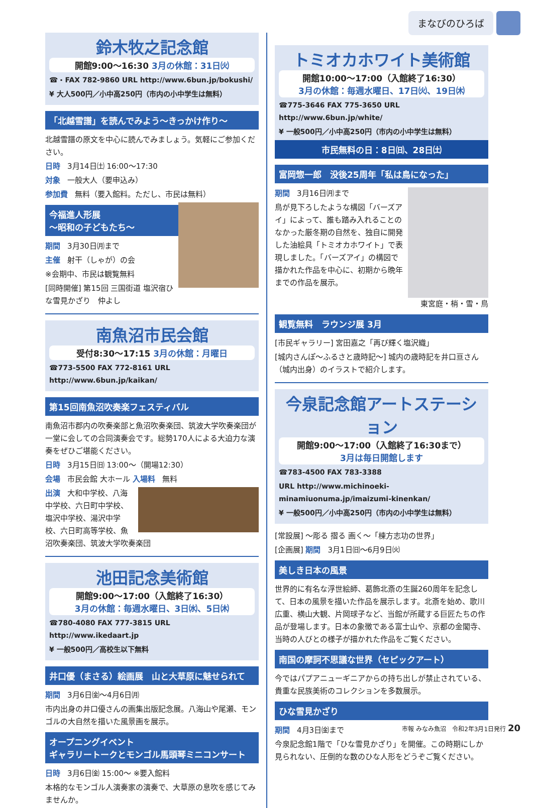まなびのひろば
鈴木牧之記念館
開館9:00～16:30 3月の休館：31日㈫
☎・FAX 782-9860 URL http://www.6bun.jp/bokushi/
¥ 大人500円／小中高250円（市内の小中学生は無料）
「北越雪譜」を読んでみよう～きっかけ作り～
北越雪譜の原文を中心に読んでみましょう。気軽にご参加ください。
日時 3月14日㈯ 16:00～17:30
対象 一般大人（要申込み）
参加費 無料（要入館料。ただし、市民は無料）
今福進人形展
～昭和の子どもたち～
期間 3月30日㈪まで
主催 射干（しゃが）の会
※会期中、市民は観覧無料
[同時開催] 第15回 三国街道 塩沢宿ひな雪見かざり　仲よし
南魚沼市民会館
受付8:30～17:15 3月の休館：月曜日
☎773-5500 FAX 772-8161 URL http://www.6bun.jp/kaikan/
第15回南魚沼吹奏楽フェスティバル
南魚沼市郡内の吹奏楽部と魚沼吹奏楽団、筑波大学吹奏楽団が一堂に会しての合同演奏会です。総勢170人による大迫力な演奏をぜひご堪能ください。
日時 3月15日㈰ 13:00～（開場12:30）
会場 市民会館 大ホール 入場料 無料
出演 大和中学校、八海中学校、六日町中学校、塩沢中学校、湯沢中学校、六日町高等学校、魚沼吹奏楽団、筑波大学吹奏楽団
池田記念美術館
開館9:00～17:00（入館終了16:30）
3月の休館：毎週水曜日、3日㈬、5日㈭
☎780-4080 FAX 777-3815 URL http://www.ikedaart.jp
¥ 一般500円／高校生以下無料
井口優（まさる）絵画展　山と大草原に魅せられて
期間 3月6日㈮～4月6日㈪
市内出身の井口優さんの画集出版記念展。八海山や尾瀬、モンゴルの大自然を描いた風景画を展示。
オープニングイベント
ギャラリートークとモンゴル馬頭琴ミニコンサート
日時 3月6日㈮ 15:00～ ※要入館料
本格的なモンゴル人演奏家の演奏で、大草原の息吹を感じてみませんか。
トミオカホワイト美術館
開館10:00～17:00（入館終了16:30）
3月の休館：毎週水曜日、17日㈫、19日㈭
☎775-3646 FAX 775-3650 URL http://www.6bun.jp/white/
¥ 一般500円／小中高250円（市内の小中学生は無料）
市民無料の日：8日㈰、28日㈯
富岡惣一郎　没後25周年「私は鳥になった」
期間 3月16日㈪まで
鳥が見下ろしたような構図「バーズアイ」によって、誰も踏み入れることのなかった厳冬期の自然を、独自に開発した油絵具「トミオカホワイト」で表現しました。「バーズアイ」の構図で描かれた作品を中心に、初期から晩年までの作品を展示。
東宮庭・梢・雪・鳥
観覧無料　ラウンジ展 3月
[市民ギャラリー] 宮田嘉之「再び輝く塩沢織」
[城内さんぽ～ふるさと歳時記～] 城内の歳時記を井口亘さん（城内出身）のイラストで紹介します。
今泉記念館アートステーション
開館9:00～17:00（入館終了16:30まで）
3月は毎日開館します
☎783-4500 FAX 783-3388
URL http://www.michinoeki-minamiuonuma.jp/imaizumi-kinenkan/
¥ 一般500円／小中高250円（市内の小中学生は無料）
[常設展] ～彫る 摺る 画く～「棟方志功の世界」
[企画展] 期間 3月1日㈰～6月9日㈫
美しき日本の風景
世界的に有名な浮世絵師、葛飾北斎の生誕260周年を記念して、日本の風景を描いた作品を展示します。北斎を始め、歌川広重、横山大観、片岡球子など、当館が所蔵する巨匠たちの作品が登場します。日本の象徴である富士山や、京都の金閣寺、当時の人びとの様子が描かれた作品をご覧ください。
南国の摩訶不思議な世界（セピックアート）
今ではパプアニューギニアからの持ち出しが禁止されている、貴重な民族美術のコレクションを多数展示。
ひな雪見かざり
期間 4月3日㈮まで
今泉記念館1階で「ひな雪見かざり」を開催。この時期にしか見られない、圧倒的な数のひな人形をどうぞご覧ください。
市報 みなみ魚沼　令和2年3月1日発行 20